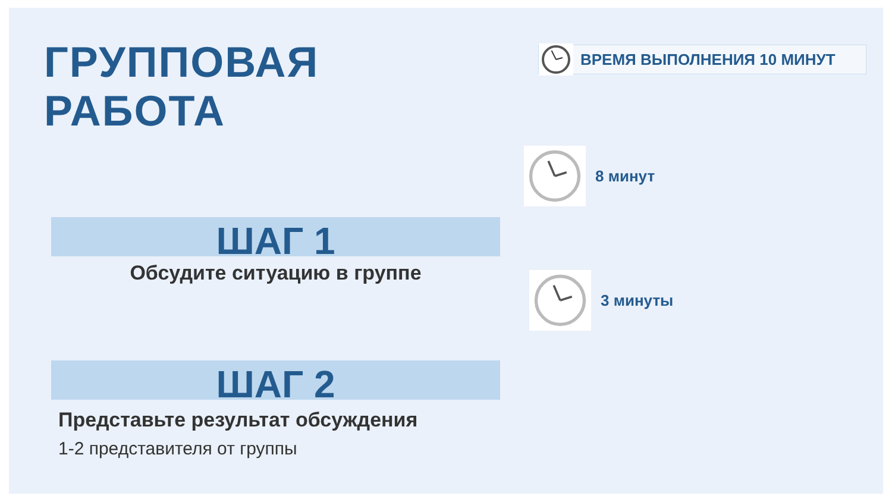ГРУППОВАЯ РАБОТА
ШАГ 1
Обсудите ситуацию в группе
ШАГ 2
Представьте результат обсуждения
1-2 представителя от группы
ВРЕМЯ ВЫПОЛНЕНИЯ 10 МИНУТ
8 минут
3 минуты